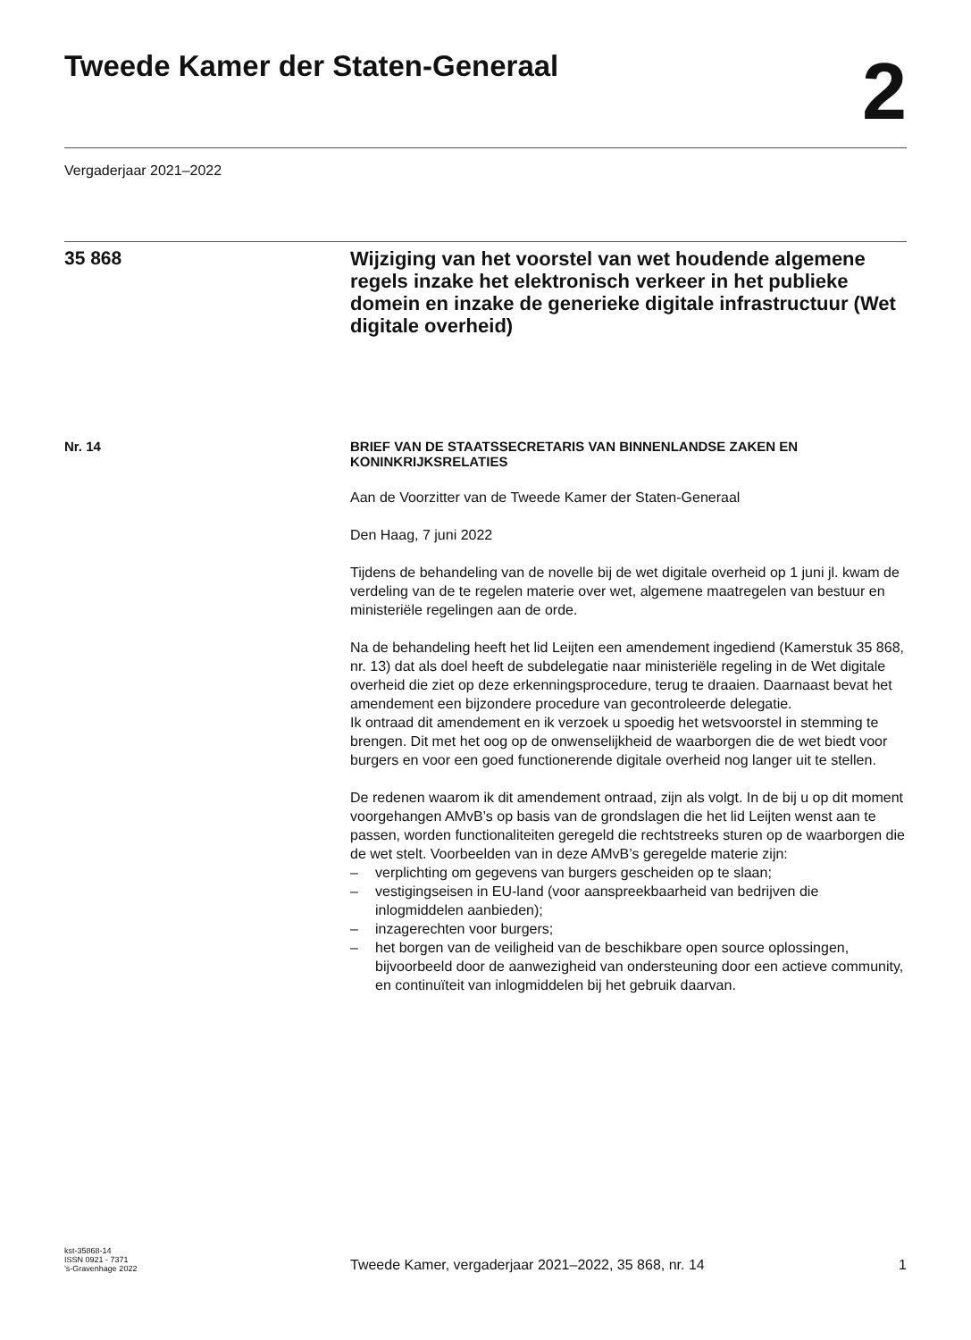Tweede Kamer der Staten-Generaal
2
Vergaderjaar 2021–2022
35 868
Wijziging van het voorstel van wet houdende algemene regels inzake het elektronisch verkeer in het publieke domein en inzake de generieke digitale infrastructuur (Wet digitale overheid)
Nr. 14
BRIEF VAN DE STAATSSECRETARIS VAN BINNENLANDSE ZAKEN EN KONINKRIJKSRELATIES
Aan de Voorzitter van de Tweede Kamer der Staten-Generaal
Den Haag, 7 juni 2022
Tijdens de behandeling van de novelle bij de wet digitale overheid op 1 juni jl. kwam de verdeling van de te regelen materie over wet, algemene maatregelen van bestuur en ministeriële regelingen aan de orde.
Na de behandeling heeft het lid Leijten een amendement ingediend (Kamerstuk 35 868, nr. 13) dat als doel heeft de subdelegatie naar ministeriële regeling in de Wet digitale overheid die ziet op deze erkenningsprocedure, terug te draaien. Daarnaast bevat het amendement een bijzondere procedure van gecontroleerde delegatie.
Ik ontraad dit amendement en ik verzoek u spoedig het wetsvoorstel in stemming te brengen. Dit met het oog op de onwenselijkheid de waarborgen die de wet biedt voor burgers en voor een goed functionerende digitale overheid nog langer uit te stellen.
De redenen waarom ik dit amendement ontraad, zijn als volgt. In de bij u op dit moment voorgehangen AMvB’s op basis van de grondslagen die het lid Leijten wenst aan te passen, worden functionaliteiten geregeld die rechtstreeks sturen op de waarborgen die de wet stelt. Voorbeelden van in deze AMvB’s geregelde materie zijn:
– verplichting om gegevens van burgers gescheiden op te slaan;
– vestigingseisen in EU-land (voor aanspreekbaarheid van bedrijven die inlogmiddelen aanbieden);
– inzagerechten voor burgers;
– het borgen van de veiligheid van de beschikbare open source oplossingen, bijvoorbeeld door de aanwezigheid van ondersteuning door een actieve community, en continuïteit van inlogmiddelen bij het gebruik daarvan.
kst-35868-14
ISSN 0921 - 7371
’s-Gravenhage 2022
Tweede Kamer, vergaderjaar 2021–2022, 35 868, nr. 14
1